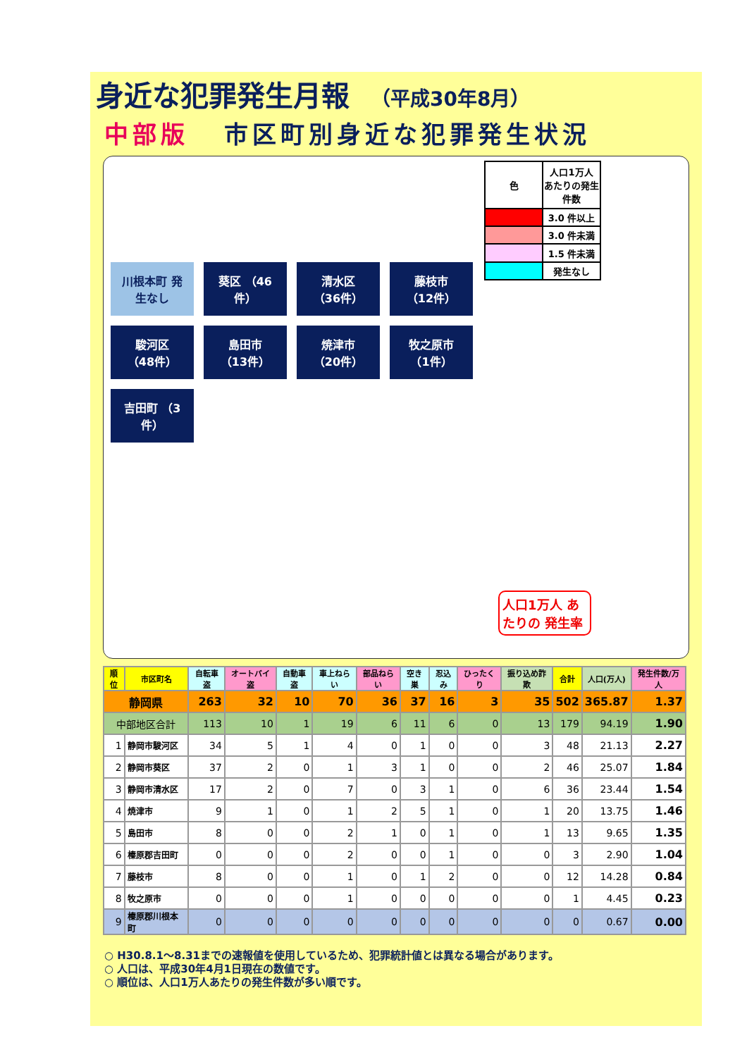身近な犯罪発生月報 （平成30年8月）
中部版 市区町別身近な犯罪発生状況
川根本町 発生なし
葵区 （46件）
清水区 （36件）
藤枝市 （12件）
駿河区 （48件）
島田市 （13件）
焼津市 （20件）
牧之原市 （1件）
吉田町 （3件）
| 色 | 人口1万人 あたりの発生件数 |
| | 3.0 件以上 |
| | 3.0 件未満 |
| | 1.5 件未満 |
| | 発生なし |
人口1万人 あたりの 発生率
| 順位 | 市区町名 | 自転車盗 | オートバイ盗 | 自動車盗 | 車上ねらい | 部品ねらい | 空き巣 | 忍込み | ひったくり | 振り込め詐欺 | 合計 | 人口(万人) | 発生件数/万人 |
| --- | --- | --- | --- | --- | --- | --- | --- | --- | --- | --- | --- | --- | --- |
| 静岡県 | | 263 | 32 | 10 | 70 | 36 | 37 | 16 | 3 | 35 | 502 | 365.87 | 1.37 |
| 中部地区合計 | | 113 | 10 | 1 | 19 | 6 | 11 | 6 | 0 | 13 | 179 | 94.19 | 1.90 |
| 1 | 静岡市駿河区 | 34 | 5 | 1 | 4 | 0 | 1 | 0 | 0 | 3 | 48 | 21.13 | 2.27 |
| 2 | 静岡市葵区 | 37 | 2 | 0 | 1 | 3 | 1 | 0 | 0 | 2 | 46 | 25.07 | 1.84 |
| 3 | 静岡市清水区 | 17 | 2 | 0 | 7 | 0 | 3 | 1 | 0 | 6 | 36 | 23.44 | 1.54 |
| 4 | 焼津市 | 9 | 1 | 0 | 1 | 2 | 5 | 1 | 0 | 1 | 20 | 13.75 | 1.46 |
| 5 | 島田市 | 8 | 0 | 0 | 2 | 1 | 0 | 1 | 0 | 1 | 13 | 9.65 | 1.35 |
| 6 | 榛原郡吉田町 | 0 | 0 | 0 | 2 | 0 | 0 | 1 | 0 | 0 | 3 | 2.90 | 1.04 |
| 7 | 藤枝市 | 8 | 0 | 0 | 1 | 0 | 1 | 2 | 0 | 0 | 12 | 14.28 | 0.84 |
| 8 | 牧之原市 | 0 | 0 | 0 | 1 | 0 | 0 | 0 | 0 | 0 | 1 | 4.45 | 0.23 |
| 9 | 榛原郡川根本町 | 0 | 0 | 0 | 0 | 0 | 0 | 0 | 0 | 0 | 0 | 0.67 | 0.00 |
○ H30.8.1～8.31までの速報値を使用しているため、犯罪統計値とは異なる場合があります。
○ 人口は、平成30年4月1日現在の数値です。
○ 順位は、人口1万人あたりの発生件数が多い順です。